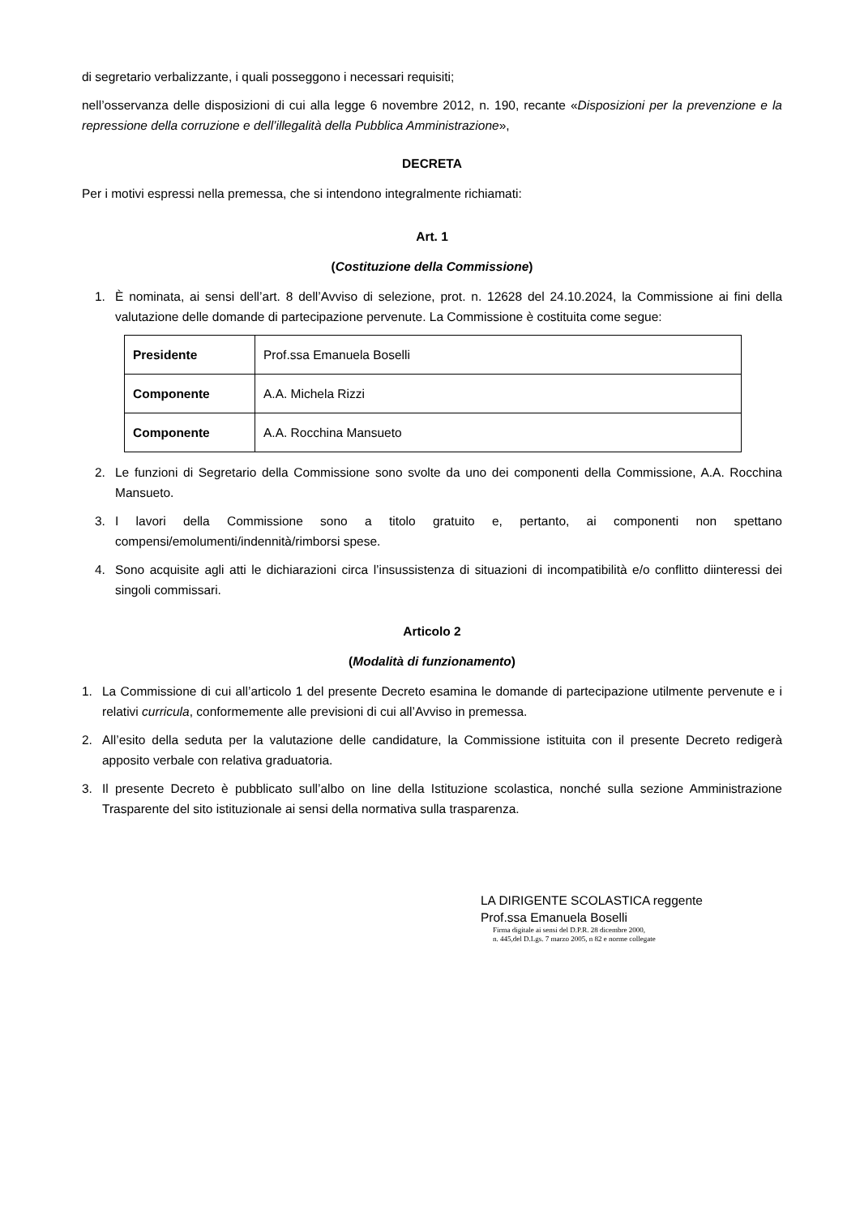di segretario verbalizzante, i quali posseggono i necessari requisiti;
nell’osservanza delle disposizioni di cui alla legge 6 novembre 2012, n. 190, recante «Disposizioni per la prevenzione e la repressione della corruzione e dell’illegalità della Pubblica Amministrazione»,
DECRETA
Per i motivi espressi nella premessa, che si intendono integralmente richiamati:
Art. 1
(Costituzione della Commissione)
1. È nominata, ai sensi dell’art. 8 dell’Avviso di selezione, prot. n. 12628 del 24.10.2024, la Commissione ai fini della valutazione delle domande di partecipazione pervenute. La Commissione è costituita come segue:
| Presidente | Prof.ssa Emanuela Boselli |
| Componente | A.A. Michela Rizzi |
| Componente | A.A. Rocchina Mansueto |
2. Le funzioni di Segretario della Commissione sono svolte da uno dei componenti della Commissione, A.A. Rocchina Mansueto.
3. I lavori della Commissione sono a titolo gratuito e, pertanto, ai componenti non spettano compensi/emolumenti/indennità/rimborsi spese.
4. Sono acquisite agli atti le dichiarazioni circa l’insussistenza di situazioni di incompatibilità e/o conflitto diinteressi dei singoli commissari.
Articolo 2
(Modalità di funzionamento)
1. La Commissione di cui all’articolo 1 del presente Decreto esamina le domande di partecipazione utilmente pervenute e i relativi curricula, conformemente alle previsioni di cui all’Avviso in premessa.
2. All’esito della seduta per la valutazione delle candidature, la Commissione istituita con il presente Decreto redigerà apposito verbale con relativa graduatoria.
3. Il presente Decreto è pubblicato sull’albo on line della Istituzione scolastica, nonché sulla sezione Amministrazione Trasparente del sito istituzionale ai sensi della normativa sulla trasparenza.
LA DIRIGENTE SCOLASTICA reggente
Prof.ssa Emanuela Boselli
Firma digitale ai sensi del D.P.R. 28 dicembre 2000,
n. 445,del D.Lgs. 7 marzo 2005, n 82 e norme collegate